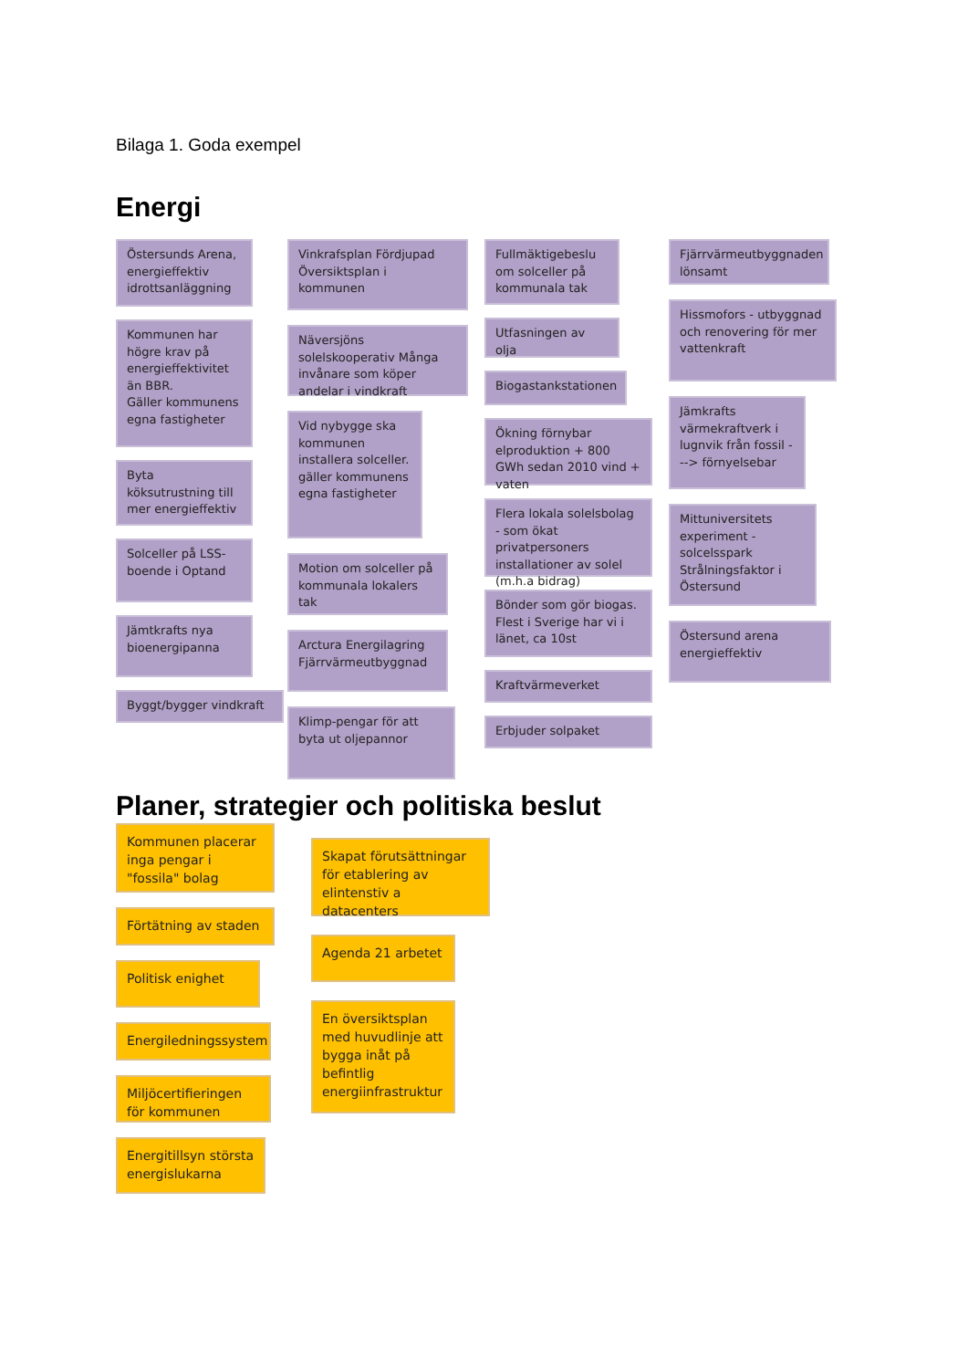Bilaga 1. Goda exempel
Energi
Östersunds Arena, energieffektiv idrottsanläggning
Kommunen har högre krav på energieffektivitet än BBR.
Gäller kommunens egna fastigheter
Byta köksutrustning till mer energieffektiv
Solceller på LSS-boende i Optand
Jämtkrafts nya bioenergipanna
Byggt/bygger vindkraft
Vinkrafsplan Fördjupad Översiktsplan i kommunen
Näversjöns solelskooperativ Många invånare som köper andelar i vindkraft
Vid nybygge ska kommunen installera solceller. gäller kommunens egna fastigheter
Motion om solceller på kommunala lokalers tak
Arctura Energilagring Fjärrvärmeutbyggnad
Klimp-pengar för att byta ut oljepannor
Fullmäktigebeslu om solceller på kommunala tak
Utfasningen av olja
Biogastankstationen
Ökning förnybar elproduktion + 800 GWh sedan 2010 vind + vaten
Flera lokala solelsbolag - som ökat privatpersoners installationer av solel (m.h.a bidrag)
Bönder som gör biogas. Flest i Sverige har vi i länet, ca 10st
Kraftvärmeverket
Erbjuder solpaket
Fjärrvärmeutbyggnaden lönsamt
Hissmofors - utbyggnad och renovering för mer vattenkraft
Jämkrafts värmekraftverk i lugnvik från fossil ---> förnyelsebar
Mittuniversitets experiment - solcelsspark Strålningsfaktor i Östersund
Östersund arena energieffektiv
Planer, strategier och politiska beslut
Kommunen placerar inga pengar i "fossila" bolag
Förtätning av staden
Politisk enighet
Energiledningssystem
Miljöcertifieringen för kommunen
Energitillsyn största energislukarna
Skapat förutsättningar för etablering av elintenstiv a datacenters
Agenda 21 arbetet
En översiktsplan med huvudlinje att bygga inåt på befintlig energiinfrastruktur